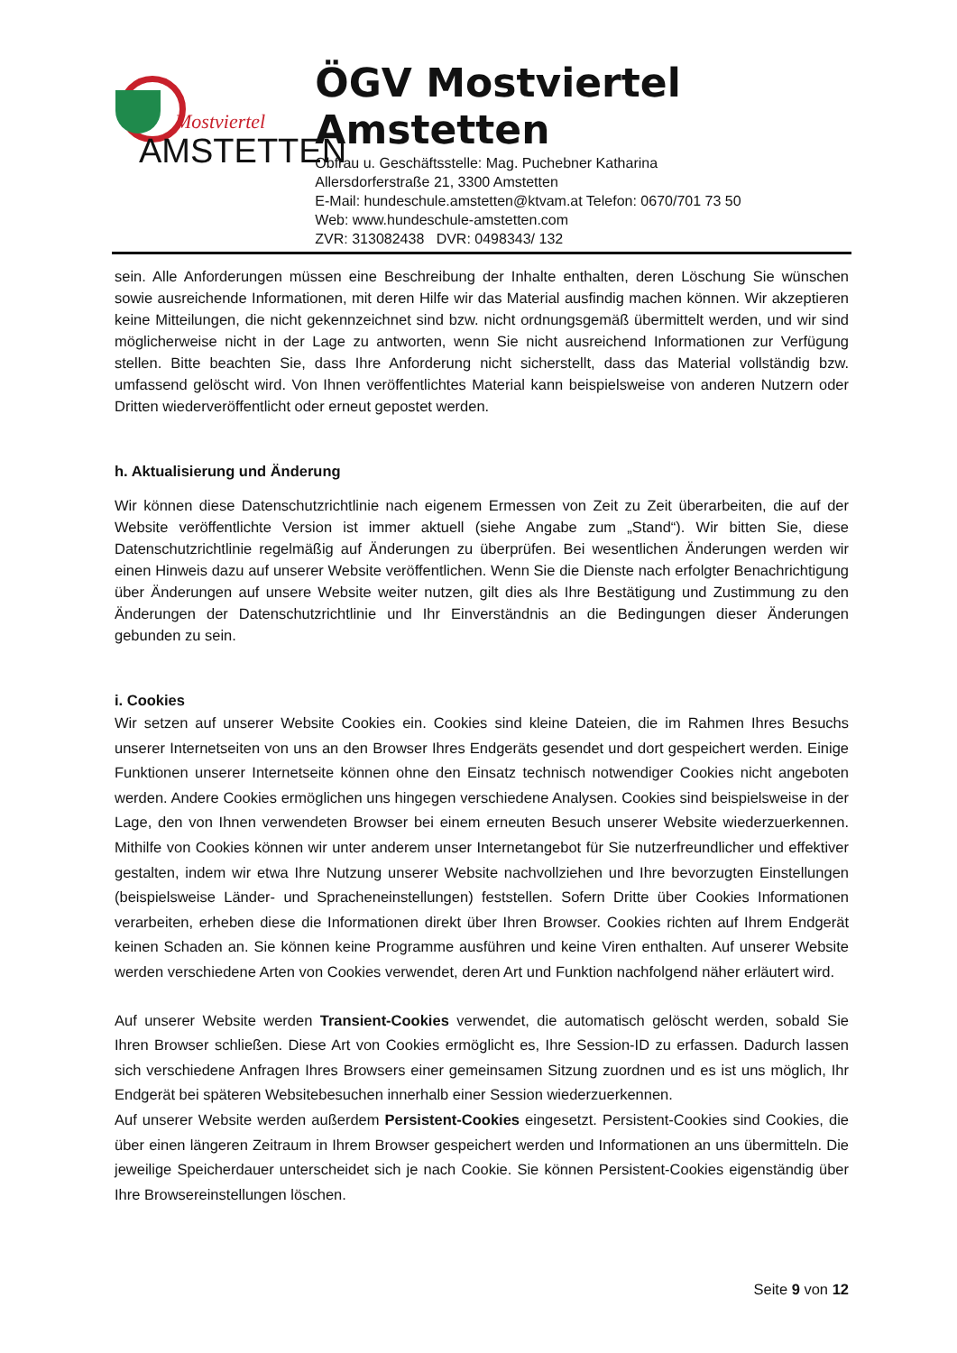Mostviertel
AMSTETTEN
ÖGV Mostviertel Amstetten
Obfrau u. Geschäftsstelle: Mag. Puchebner Katharina
Allersdorferstraße 21, 3300 Amstetten
E-Mail: hundeschule.amstetten@ktvam.at Telefon: 0670/701 73 50
Web: www.hundeschule-amstetten.com
ZVR: 313082438 DVR: 0498343/ 132
sein. Alle Anforderungen müssen eine Beschreibung der Inhalte enthalten, deren Löschung Sie wünschen sowie ausreichende Informationen, mit deren Hilfe wir das Material ausfindig machen können. Wir akzeptieren keine Mitteilungen, die nicht gekennzeichnet sind bzw. nicht ordnungsgemäß übermittelt werden, und wir sind möglicherweise nicht in der Lage zu antworten, wenn Sie nicht ausreichend Informationen zur Verfügung stellen. Bitte beachten Sie, dass Ihre Anforderung nicht sicherstellt, dass das Material vollständig bzw. umfassend gelöscht wird. Von Ihnen veröffentlichtes Material kann beispielsweise von anderen Nutzern oder Dritten wiederveröffentlicht oder erneut gepostet werden.
h. Aktualisierung und Änderung
Wir können diese Datenschutzrichtlinie nach eigenem Ermessen von Zeit zu Zeit überarbeiten, die auf der Website veröffentlichte Version ist immer aktuell (siehe Angabe zum „Stand“). Wir bitten Sie, diese Datenschutzrichtlinie regelmäßig auf Änderungen zu überprüfen. Bei wesentlichen Änderungen werden wir einen Hinweis dazu auf unserer Website veröffentlichen. Wenn Sie die Dienste nach erfolgter Benachrichtigung über Änderungen auf unsere Website weiter nutzen, gilt dies als Ihre Bestätigung und Zustimmung zu den Änderungen der Datenschutzrichtlinie und Ihr Einverständnis an die Bedingungen dieser Änderungen gebunden zu sein.
i. Cookies
Wir setzen auf unserer Website Cookies ein. Cookies sind kleine Dateien, die im Rahmen Ihres Besuchs unserer Internetseiten von uns an den Browser Ihres Endgeräts gesendet und dort gespeichert werden. Einige Funktionen unserer Internetseite können ohne den Einsatz technisch notwendiger Cookies nicht angeboten werden. Andere Cookies ermöglichen uns hingegen verschiedene Analysen. Cookies sind beispielsweise in der Lage, den von Ihnen verwendeten Browser bei einem erneuten Besuch unserer Website wiederzuerkennen. Mithilfe von Cookies können wir unter anderem unser Internetangebot für Sie nutzerfreundlicher und effektiver gestalten, indem wir etwa Ihre Nutzung unserer Website nachvollziehen und Ihre bevorzugten Einstellungen (beispielsweise Länder- und Spracheneinstellungen) feststellen. Sofern Dritte über Cookies Informationen verarbeiten, erheben diese die Informationen direkt über Ihren Browser. Cookies richten auf Ihrem Endgerät keinen Schaden an. Sie können keine Programme ausführen und keine Viren enthalten. Auf unserer Website werden verschiedene Arten von Cookies verwendet, deren Art und Funktion nachfolgend näher erläutert wird.
Auf unserer Website werden Transient-Cookies verwendet, die automatisch gelöscht werden, sobald Sie Ihren Browser schließen. Diese Art von Cookies ermöglicht es, Ihre Session-ID zu erfassen. Dadurch lassen sich verschiedene Anfragen Ihres Browsers einer gemeinsamen Sitzung zuordnen und es ist uns möglich, Ihr Endgerät bei späteren Websitebesuchen innerhalb einer Session wiederzuerkennen.
Auf unserer Website werden außerdem Persistent-Cookies eingesetzt. Persistent-Cookies sind Cookies, die über einen längeren Zeitraum in Ihrem Browser gespeichert werden und Informationen an uns übermitteln. Die jeweilige Speicherdauer unterscheidet sich je nach Cookie. Sie können Persistent-Cookies eigenständig über Ihre Browsereinstellungen löschen.
Seite 9 von 12